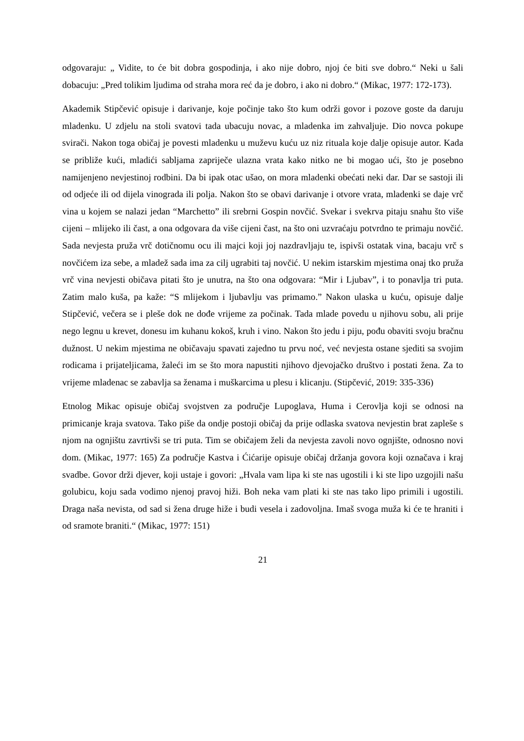odgovaraju: „ Vidite, to će bit dobra gospodinja, i ako nije dobro, njoj će biti sve dobro.“ Neki u šali dobacuju: „Pred tolikim ljudima od straha mora reć da je dobro, i ako ni dobro.“ (Mikac, 1977: 172-173).
Akademik Stipčević opisuje i darivanje, koje počinje tako što kum održi govor i pozove goste da daruju mladenku. U zdjelu na stoli svatovi tada ubacuju novac, a mladenka im zahvaljuje. Dio novca pokupe svirači. Nakon toga običaj je povesti mladenku u muževu kuću uz niz rituala koje dalje opisuje autor. Kada se približe kući, mladići sabljama zapriječe ulazna vrata kako nitko ne bi mogao ući, što je posebno namijenjeno nevjestinoj rodbini. Da bi ipak otac ušao, on mora mladenki obećati neki dar. Dar se sastoji ili od odjeće ili od dijela vinograda ili polja. Nakon što se obavi darivanje i otvore vrata, mladenki se daje vrč vina u kojem se nalazi jedan “Marchetto” ili srebrni Gospin novčić. Svekar i svekrva pitaju snahu što više cijeni – mlijeko ili čast, a ona odgovara da više cijeni čast, na što oni uzvraćaju potvrdno te primaju novčić. Sada nevjesta pruža vrč dotičnomu ocu ili majci koji joj nazdravljaju te, ispivši ostatak vina, bacaju vrč s novčićem iza sebe, a mladež sada ima za cilj ugrabiti taj novčić. U nekim istarskim mjestima onaj tko pruža vrč vina nevjesti običava pitati što je unutra, na što ona odgovara: “Mir i Ljubav”, i to ponavlja tri puta. Zatim malo kuša, pa kaže: “S mlijekom i ljubavlju vas primamo.” Nakon ulaska u kuću, opisuje dalje Stipčević, večera se i pleše dok ne dođe vrijeme za počinak. Tada mlade povedu u njihovu sobu, ali prije nego legnu u krevet, donesu im kuhanu kokoš, kruh i vino. Nakon što jedu i piju, pođu obaviti svoju bračnu dužnost. U nekim mjestima ne običavaju spavati zajedno tu prvu noć, već nevjesta ostane sjediti sa svojim rodicama i prijateljicama, žaleći im se što mora napustiti njihovo djevojačko društvo i postati žena. Za to vrijeme mladenac se zabavlja sa ženama i muškarcima u plesu i klicanju. (Stipčević, 2019: 335-336)
Etnolog Mikac opisuje običaj svojstven za područje Lupoglava, Huma i Cerovlja koji se odnosi na primicanje kraja svatova. Tako piše da ondje postoji običaj da prije odlaska svatova nevjestin brat zapleše s njom na ognjištu zavrtivši se tri puta. Tim se običajem želi da nevjesta zavoli novo ognjište, odnosno novi dom. (Mikac, 1977: 165) Za područje Kastva i Ćićarije opisuje običaj držanja govora koji označava i kraj svadbe. Govor drži djever, koji ustaje i govori: „Hvala vam lipa ki ste nas ugostili i ki ste lipo uzgojili našu golubicu, koju sada vodimo njenoj pravoj hiži. Boh neka vam plati ki ste nas tako lipo primili i ugostili. Draga naša nevista, od sad si žena druge hiže i budi vesela i zadovoljna. Imaš svoga muža ki će te hraniti i od sramote braniti.“ (Mikac, 1977: 151)
21